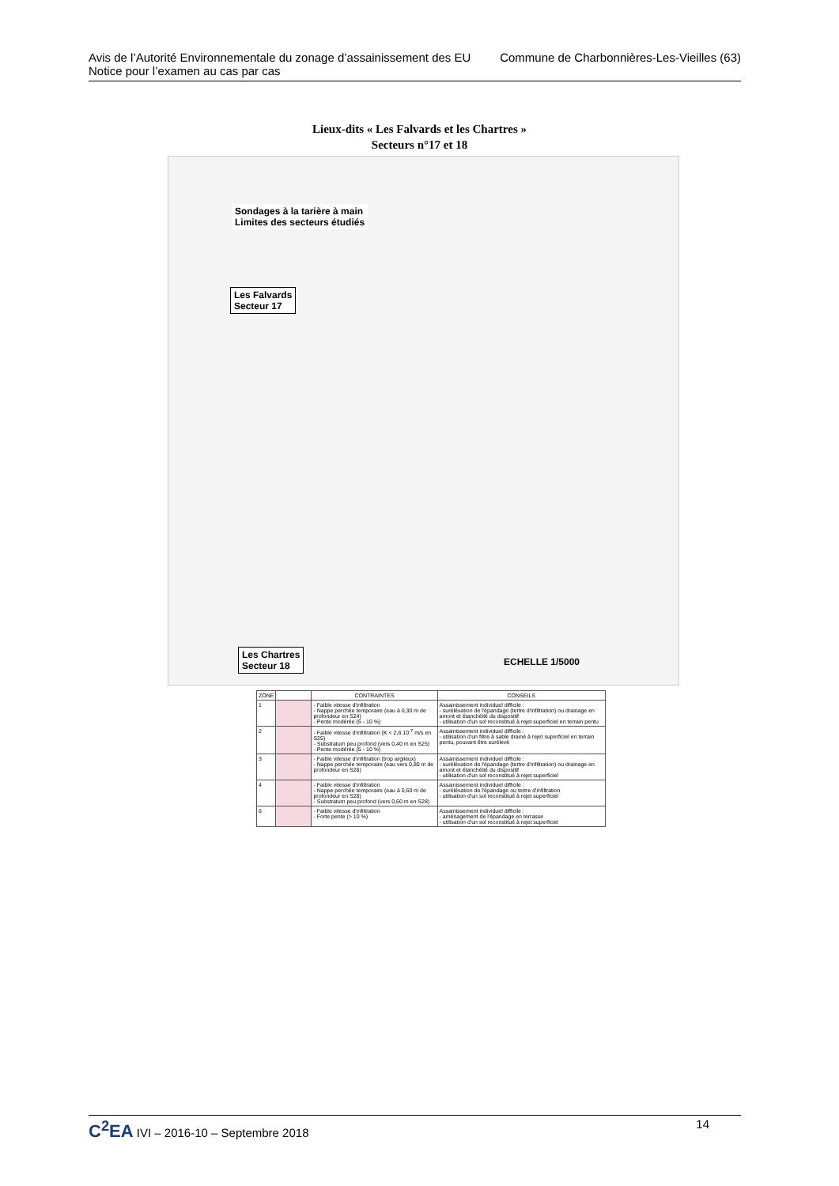Avis de l’Autorité Environnementale du zonage d’assainissement des EU Commune de Charbonnières-Les-Vieilles (63)
Notice pour l’examen au cas par cas
Lieux-dits « Les Falvards et les Chartres »
Secteurs n°17 et 18
Sondages à la tarière à main
Limites des secteurs étudiés
Les Falvards
Secteur 17
Les Chartres
Secteur 18 ECHELLE 1/5000
| ZONE | | CONTRAINTES | CONSEILS |
| --- | --- | --- | --- |
| 1 | | - Faible vitesse d'infiltration - Nappe perchée temporaire (eau à 0,30 m de profondeur en S24) - Pente modérée (5 - 10 %) | Assainissement individuel difficile : - surélévation de l'épandage (tertre d'infiltration) ou drainage en amont et étanchéité du dispositif - utilisation d'un sol reconstitué à rejet superficiel en terrain pentu |
| 2 | | - Faible vitesse d'infiltration (K < 2,6.10<sup>-7</sup> m/s en S25) - Substratum peu profond (vers 0,40 m en S25) - Pente modérée (5 - 10 %) | Assainissement individuel difficile : - utilisation d'un filtre à sable drainé à rejet superficiel en terrain pentu, pouvant être surélevé |
| 3 | | - Faible vitesse d'infiltration (trop argileux) - Nappe perchée temporaire (eau vers 0,80 m de profondeur en S26) | Assainissement individuel difficile : - surélévation de l'épandage (tertre d'infiltration) ou drainage en amont et étanchéité du dispositif - utilisation d'un sol reconstitué à rejet superficiel |
| 4 | | - Faible vitesse d'infiltration - Nappe perchée temporaire (eau à 0,60 m de profondeur en S28) - Substratum peu profond (vers 0,60 m en S28) | Assainissement individuel difficile : - surélévation de l'épandage ou tertre d'infiltration - utilisation d'un sol reconstitué à rejet superficiel |
| 6 | | - Faible vitesse d'infiltration - Forte pente (> 10 %) | Assainissement individuel difficile : - aménagement de l'épandage en terrasse - utilisation d'un sol reconstitué à rejet superficiel |
C<sup>2</sup>EA IVI – 2016-10 – Septembre 2018 14